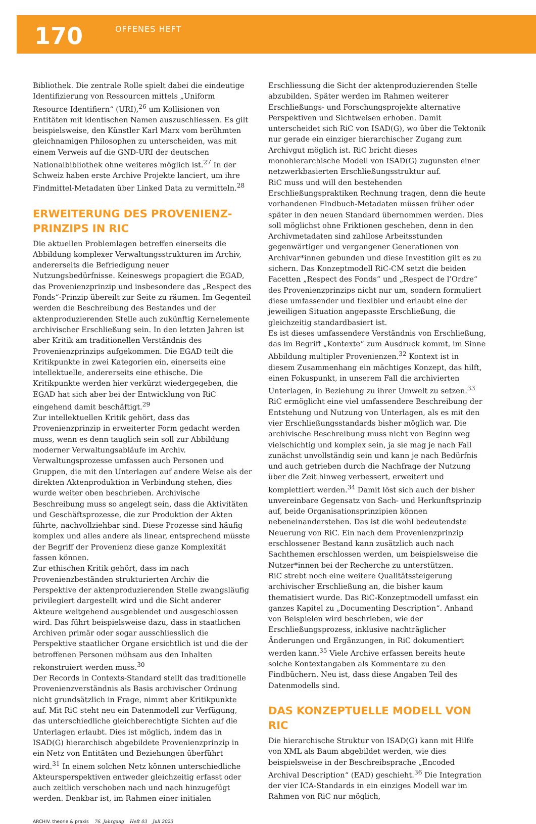170
OFFENES HEFT
Bibliothek. Die zentrale Rolle spielt dabei die eindeutige Identifizierung von Ressourcen mittels „Uniform Resource Identifiern“ (URI),<sup>26</sup> um Kollisionen von Entitäten mit identischen Namen auszuschliessen. Es gilt beispielsweise, den Künstler Karl Marx vom berühmten gleichnamigen Philosophen zu unterscheiden, was mit einem Verweis auf die GND-URI der deutschen Nationalbibliothek ohne weiteres möglich ist.<sup>27</sup> In der Schweiz haben erste Archive Projekte lanciert, um ihre Findmittel-Metadaten über Linked Data zu vermitteln.<sup>28</sup>
ERWEITERUNG DES PROVENIENZ-PRINZIPS IN RIC
Die aktuellen Problemlagen betreffen einerseits die Abbildung komplexer Verwaltungsstrukturen im Archiv, andererseits die Befriedigung neuer Nutzungsbedürfnisse. Keineswegs propagiert die EGAD, das Provenienzprinzip und insbesondere das „Respect des Fonds“-Prinzip übereilt zur Seite zu räumen. Im Gegenteil werden die Beschreibung des Bestandes und der aktenproduzierenden Stelle auch zukünftig Kernelemente archivischer Erschließung sein. In den letzten Jahren ist aber Kritik am traditionellen Verständnis des Provenienzprinzips aufgekommen. Die EGAD teilt die Kritikpunkte in zwei Kategorien ein, einerseits eine intellektuelle, andererseits eine ethische. Die Kritikpunkte werden hier verkürzt wiedergegeben, die EGAD hat sich aber bei der Entwicklung von RiC eingehend damit beschäftigt.<sup>29</sup>
Zur intellektuellen Kritik gehört, dass das Provenienzprinzip in erweiterter Form gedacht werden muss, wenn es denn tauglich sein soll zur Abbildung moderner Verwaltungsabläufe im Archiv. Verwaltungsprozesse umfassen auch Personen und Gruppen, die mit den Unterlagen auf andere Weise als der direkten Aktenproduktion in Verbindung stehen, dies wurde weiter oben beschrieben. Archivische Beschreibung muss so angelegt sein, dass die Aktivitäten und Geschäftsprozesse, die zur Produktion der Akten führte, nachvollziehbar sind. Diese Prozesse sind häufig komplex und alles andere als linear, entsprechend müsste der Begriff der Provenienz diese ganze Komplexität fassen können.
Zur ethischen Kritik gehört, dass im nach Provenienzbeständen strukturierten Archiv die Perspektive der aktenproduzierenden Stelle zwangsläufig privilegiert dargestellt wird und die Sicht anderer Akteure weitgehend ausgeblendet und ausgeschlossen wird. Das führt beispielsweise dazu, dass in staatlichen Archiven primär oder sogar ausschliesslich die Perspektive staatlicher Organe ersichtlich ist und die der betroffenen Personen mühsam aus den Inhalten rekonstruiert werden muss.<sup>30</sup>
Der Records in Contexts-Standard stellt das traditionelle Provenienzverständnis als Basis archivischer Ordnung nicht grundsätzlich in Frage, nimmt aber Kritikpunkte auf. Mit RiC steht neu ein Datenmodell zur Verfügung, das unterschiedliche gleichberechtigte Sichten auf die Unterlagen erlaubt. Dies ist möglich, indem das in ISAD(G) hierarchisch abgebildete Provenienzprinzip in ein Netz von Entitäten und Beziehungen überführt wird.<sup>31</sup> In einem solchen Netz können unterschiedliche Akteursperspektiven entweder gleichzeitig erfasst oder auch zeitlich verschoben nach und nach hinzugefügt werden. Denkbar ist, im Rahmen einer initialen
Erschliessung die Sicht der aktenproduzierenden Stelle abzubilden. Später werden im Rahmen weiterer Erschließungs- und Forschungsprojekte alternative Perspektiven und Sichtweisen erhoben. Damit unterscheidet sich RiC von ISAD(G), wo über die Tektonik nur gerade ein einziger hierarchischer Zugang zum Archivgut möglich ist. RiC bricht dieses monohierarchische Modell von ISAD(G) zugunsten einer netzwerkbasierten Erschließungsstruktur auf.
RiC muss und will den bestehenden Erschließungspraktiken Rechnung tragen, denn die heute vorhandenen Findbuch-Metadaten müssen früher oder später in den neuen Standard übernommen werden. Dies soll möglichst ohne Friktionen geschehen, denn in den Archivmetadaten sind zahllose Arbeitsstunden gegenwärtiger und vergangener Generationen von Archivar*innen gebunden und diese Investition gilt es zu sichern. Das Konzeptmodell RiC-CM setzt die beiden Facetten „Respect des Fonds“ und „Respect de l’Ordre“ des Provenienzprinzips nicht nur um, sondern formuliert diese umfassender und flexibler und erlaubt eine der jeweiligen Situation angepasste Erschließung, die gleichzeitig standardbasiert ist.
Es ist dieses umfassendere Verständnis von Erschließung, das im Begriff „Kontexte“ zum Ausdruck kommt, im Sinne Abbildung multipler Provenienzen.<sup>32</sup> Kontext ist in diesem Zusammenhang ein mächtiges Konzept, das hilft, einen Fokuspunkt, in unserem Fall die archivierten Unterlagen, in Beziehung zu ihrer Umwelt zu setzen.<sup>33</sup> RiC ermöglicht eine viel umfassendere Beschreibung der Entstehung und Nutzung von Unterlagen, als es mit den vier Erschließungsstandards bisher möglich war. Die archivische Beschreibung muss nicht von Beginn weg vielschichtig und komplex sein, ja sie mag je nach Fall zunächst unvollständig sein und kann je nach Bedürfnis und auch getrieben durch die Nachfrage der Nutzung über die Zeit hinweg verbessert, erweitert und komplettiert werden.<sup>34</sup> Damit löst sich auch der bisher unvereinbare Gegensatz von Sach- und Herkunftsprinzip auf, beide Organisationsprinzipien können nebeneinanderstehen. Das ist die wohl bedeutendste Neuerung von RiC. Ein nach dem Provenienzprinzip erschlossener Bestand kann zusätzlich auch nach Sachthemen erschlossen werden, um beispielsweise die Nutzer*innen bei der Recherche zu unterstützen.
RiC strebt noch eine weitere Qualitätssteigerung archivischer Erschließung an, die bisher kaum thematisiert wurde. Das RiC-Konzeptmodell umfasst ein ganzes Kapitel zu „Documenting Description“. Anhand von Beispielen wird beschrieben, wie der Erschließungsprozess, inklusive nachträglicher Änderungen und Ergänzungen, in RiC dokumentiert werden kann.<sup>35</sup> Viele Archive erfassen bereits heute solche Kontextangaben als Kommentare zu den Findbüchern. Neu ist, dass diese Angaben Teil des Datenmodells sind.
DAS KONZEPTUELLE MODELL VON RIC
Die hierarchische Struktur von ISAD(G) kann mit Hilfe von XML als Baum abgebildet werden, wie dies beispielsweise in der Beschreibsprache „Encoded Archival Description“ (EAD) geschieht.<sup>36</sup> Die Integration der vier ICA-Standards in ein einziges Modell war im Rahmen von RiC nur möglich,
ARCHIV. theorie & praxis 76. Jahrgang Heft 03 Juli 2023